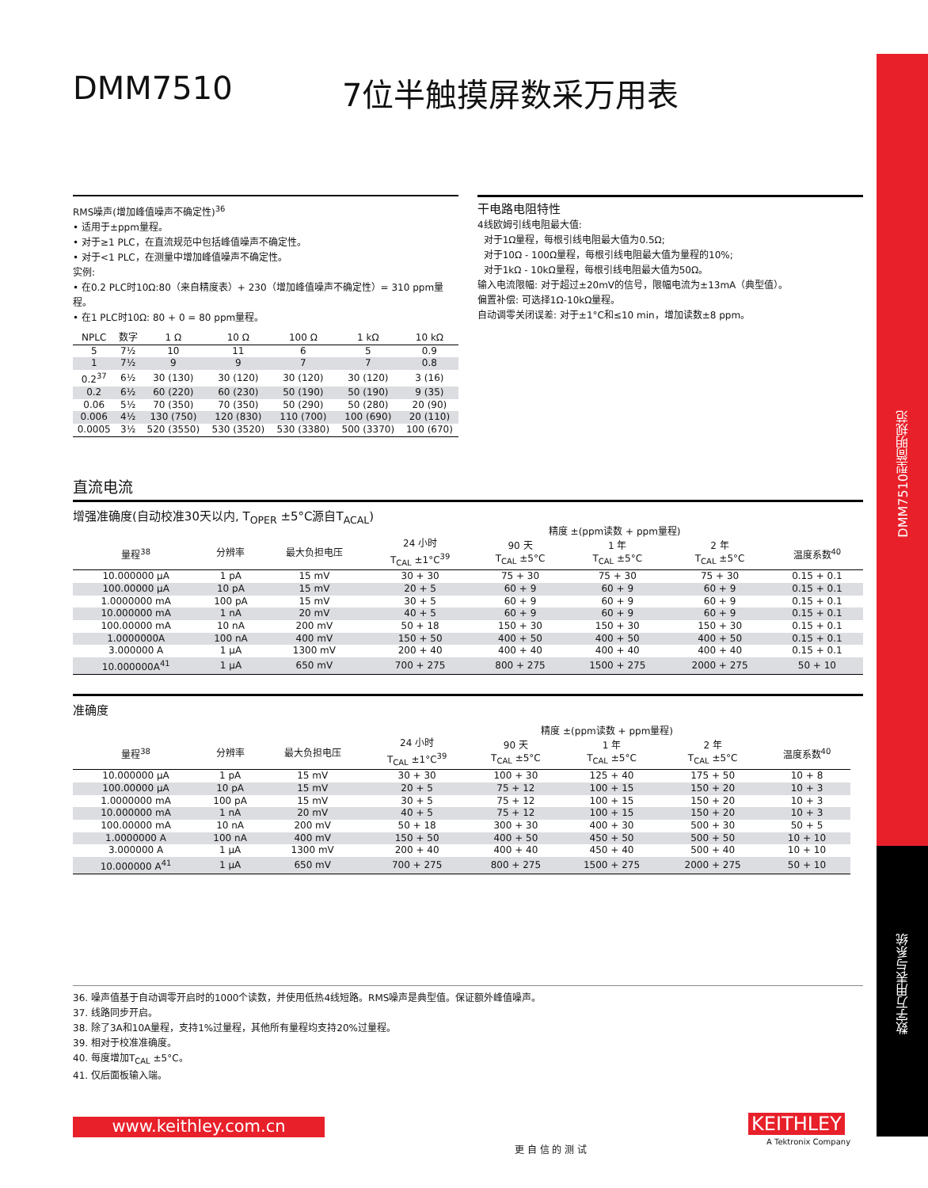DMM7510型简明规范
数字万用表与系统
DMM7510 7位半触摸屏数采万用表
RMS噪声(增加峰值噪声不确定性)<sup>36</sup>
• 适用于±ppm量程。
• 对于≥1 PLC，在直流规范中包括峰值噪声不确定性。
• 对于<1 PLC，在测量中增加峰值噪声不确定性。
实例:
• 在0.2 PLC时10Ω:80（来自精度表）+ 230（增加峰值噪声不确定性）= 310 ppm量程。
• 在1 PLC时10Ω: 80 + 0 = 80 ppm量程。
| NPLC | 数字 | 1 Ω | 10 Ω | 100 Ω | 1 kΩ | 10 kΩ |
| --- | --- | --- | --- | --- | --- | --- |
| 5 | 7½ | 10 | 11 | 6 | 5 | 0.9 |
| 1 | 7½ | 9 | 9 | 7 | 7 | 0.8 |
| 0.2<sup>37</sup> | 6½ | 30 (130) | 30 (120) | 30 (120) | 30 (120) | 3 (16) |
| 0.2 | 6½ | 60 (220) | 60 (230) | 50 (190) | 50 (190) | 9 (35) |
| 0.06 | 5½ | 70 (350) | 70 (350) | 50 (290) | 50 (280) | 20 (90) |
| 0.006 | 4½ | 130 (750) | 120 (830) | 110 (700) | 100 (690) | 20 (110) |
| 0.0005 | 3½ | 520 (3550) | 530 (3520) | 530 (3380) | 500 (3370) | 100 (670) |
干电路电阻特性
4线欧姆引线电阻最大值:
对于1Ω量程，每根引线电阻最大值为0.5Ω;
对于10Ω - 100Ω量程，每根引线电阻最大值为量程的10%;
对于1kΩ - 10kΩ量程，每根引线电阻最大值为50Ω。
输入电流限幅: 对于超过±20mV的信号，限幅电流为±13mA（典型值）。
偏置补偿: 可选择1Ω-10kΩ量程。
自动调零关闭误差: 对于±1°C和≤10 min，增加读数±8 ppm。
直流电流
增强准确度(自动校准30天以内, T<sub>OPER</sub> ±5°C源自T<sub>ACAL</sub>)
| | | | 精度 ±(ppm读数 + ppm量程) | | | | |
| --- | --- | --- | --- | --- | --- | --- | --- |
| 量程<sup>38</sup> | 分辨率 | 最大负担电压 | 24 小时 T<sub>CAL</sub> ±1°C<sup>39</sup> | 90 天 T<sub>CAL</sub> ±5°C | 1 年 T<sub>CAL</sub> ±5°C | 2 年 T<sub>CAL</sub> ±5°C | 温度系数<sup>40</sup> |
| 10.000000 μA | 1 pA | 15 mV | 30 + 30 | 75 + 30 | 75 + 30 | 75 + 30 | 0.15 + 0.1 |
| 100.00000 μA | 10 pA | 15 mV | 20 + 5 | 60 + 9 | 60 + 9 | 60 + 9 | 0.15 + 0.1 |
| 1.0000000 mA | 100 pA | 15 mV | 30 + 5 | 60 + 9 | 60 + 9 | 60 + 9 | 0.15 + 0.1 |
| 10.000000 mA | 1 nA | 20 mV | 40 + 5 | 60 + 9 | 60 + 9 | 60 + 9 | 0.15 + 0.1 |
| 100.00000 mA | 10 nA | 200 mV | 50 + 18 | 150 + 30 | 150 + 30 | 150 + 30 | 0.15 + 0.1 |
| 1.0000000A | 100 nA | 400 mV | 150 + 50 | 400 + 50 | 400 + 50 | 400 + 50 | 0.15 + 0.1 |
| 3.000000 A | 1 μA | 1300 mV | 200 + 40 | 400 + 40 | 400 + 40 | 400 + 40 | 0.15 + 0.1 |
| 10.000000A<sup>41</sup> | 1 μA | 650 mV | 700 + 275 | 800 + 275 | 1500 + 275 | 2000 + 275 | 50 + 10 |
准确度
| | | | 精度 ±(ppm读数 + ppm量程) | | | | |
| --- | --- | --- | --- | --- | --- | --- | --- |
| 量程<sup>38</sup> | 分辨率 | 最大负担电压 | 24 小时 T<sub>CAL</sub> ±1°C<sup>39</sup> | 90 天 T<sub>CAL</sub> ±5°C | 1 年 T<sub>CAL</sub> ±5°C | 2 年 T<sub>CAL</sub> ±5°C | 温度系数<sup>40</sup> |
| 10.000000 μA | 1 pA | 15 mV | 30 + 30 | 100 + 30 | 125 + 40 | 175 + 50 | 10 + 8 |
| 100.00000 μA | 10 pA | 15 mV | 20 + 5 | 75 + 12 | 100 + 15 | 150 + 20 | 10 + 3 |
| 1.0000000 mA | 100 pA | 15 mV | 30 + 5 | 75 + 12 | 100 + 15 | 150 + 20 | 10 + 3 |
| 10.000000 mA | 1 nA | 20 mV | 40 + 5 | 75 + 12 | 100 + 15 | 150 + 20 | 10 + 3 |
| 100.00000 mA | 10 nA | 200 mV | 50 + 18 | 300 + 30 | 400 + 30 | 500 + 30 | 50 + 5 |
| 1.0000000 A | 100 nA | 400 mV | 150 + 50 | 400 + 50 | 450 + 50 | 500 + 50 | 10 + 10 |
| 3.000000 A | 1 μA | 1300 mV | 200 + 40 | 400 + 40 | 450 + 40 | 500 + 40 | 10 + 10 |
| 10.000000 A<sup>41</sup> | 1 μA | 650 mV | 700 + 275 | 800 + 275 | 1500 + 275 | 2000 + 275 | 50 + 10 |
36. 噪声值基于自动调零开启时的1000个读数，并使用低热4线短路。RMS噪声是典型值。保证额外峰值噪声。
37. 线路同步开启。
38. 除了3A和10A量程，支持1%过量程，其他所有量程均支持20%过量程。
39. 相对于校准准确度。
40. 每度增加T<sub>CAL</sub> ±5°C。
41. 仅后面板输入端。
www.keithley.com.cn
更 自 信 的 测 试
KEITHLEY
A Tektronix Company